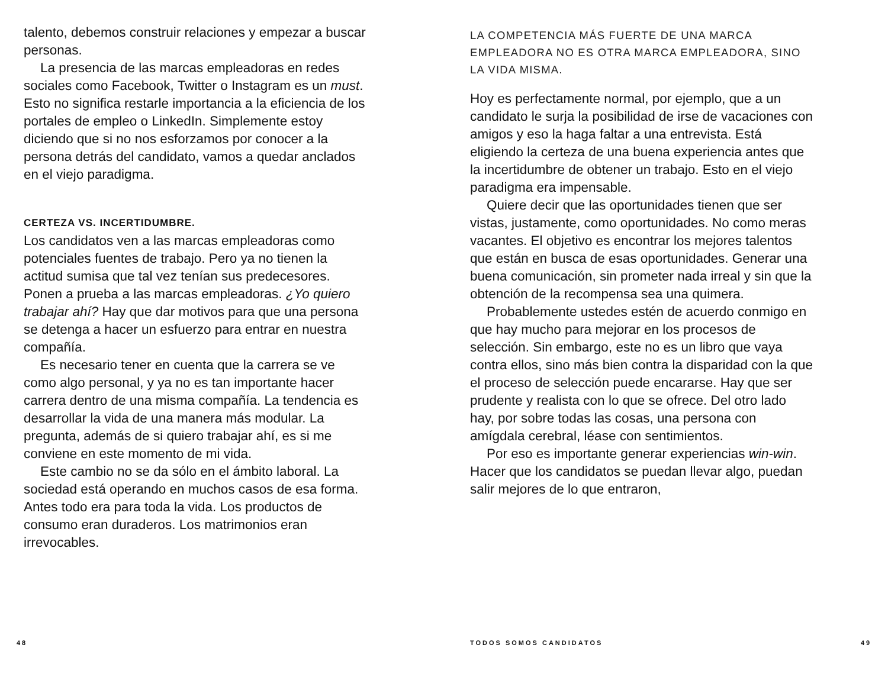talento, debemos construir relaciones y empezar a buscar personas.
La presencia de las marcas empleadoras en redes sociales como Facebook, Twitter o Instagram es un must. Esto no significa restarle importancia a la eficiencia de los portales de empleo o LinkedIn. Simplemente estoy diciendo que si no nos esforzamos por conocer a la persona detrás del candidato, vamos a quedar anclados en el viejo paradigma.
CERTEZA VS. INCERTIDUMBRE.
Los candidatos ven a las marcas empleadoras como potenciales fuentes de trabajo. Pero ya no tienen la actitud sumisa que tal vez tenían sus predecesores. Ponen a prueba a las marcas empleadoras. ¿Yo quiero trabajar ahí? Hay que dar motivos para que una persona se detenga a hacer un esfuerzo para entrar en nuestra compañía.
Es necesario tener en cuenta que la carrera se ve como algo personal, y ya no es tan importante hacer carrera dentro de una misma compañía. La tendencia es desarrollar la vida de una manera más modular. La pregunta, además de si quiero trabajar ahí, es si me conviene en este momento de mi vida.
Este cambio no se da sólo en el ámbito laboral. La sociedad está operando en muchos casos de esa forma. Antes todo era para toda la vida. Los productos de consumo eran duraderos. Los matrimonios eran irrevocables.
LA COMPETENCIA MÁS FUERTE DE UNA MARCA EMPLEADORA NO ES OTRA MARCA EMPLEADORA, SINO LA VIDA MISMA.
Hoy es perfectamente normal, por ejemplo, que a un candidato le surja la posibilidad de irse de vacaciones con amigos y eso la haga faltar a una entrevista. Está eligiendo la certeza de una buena experiencia antes que la incertidumbre de obtener un trabajo. Esto en el viejo paradigma era impensable.
Quiere decir que las oportunidades tienen que ser vistas, justamente, como oportunidades. No como meras vacantes. El objetivo es encontrar los mejores talentos que están en busca de esas oportunidades. Generar una buena comunicación, sin prometer nada irreal y sin que la obtención de la recompensa sea una quimera.
Probablemente ustedes estén de acuerdo conmigo en que hay mucho para mejorar en los procesos de selección. Sin embargo, este no es un libro que vaya contra ellos, sino más bien contra la disparidad con la que el proceso de selección puede encararse. Hay que ser prudente y realista con lo que se ofrece. Del otro lado hay, por sobre todas las cosas, una persona con amígdala cerebral, léase con sentimientos.
Por eso es importante generar experiencias win-win. Hacer que los candidatos se puedan llevar algo, puedan salir mejores de lo que entraron,
48 TODOS SOMOS CANDIDATOS 49